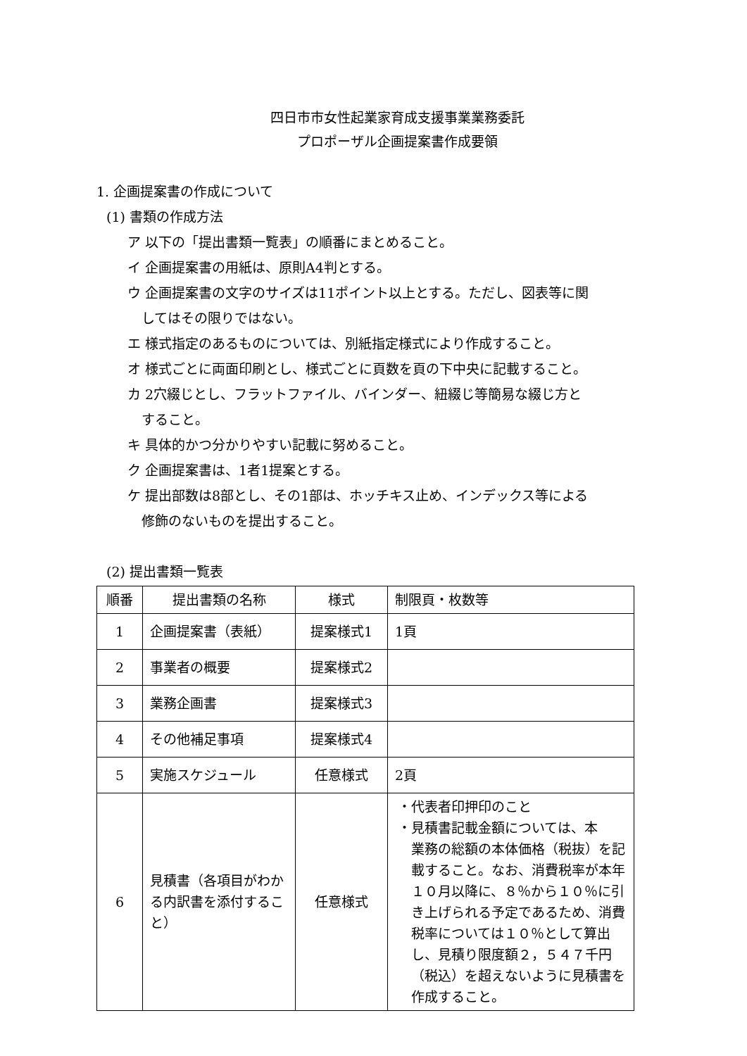四日市市女性起業家育成支援事業業務委託
プロポーザル企画提案書作成要領
1. 企画提案書の作成について
(1) 書類の作成方法
ア 以下の「提出書類一覧表」の順番にまとめること。
イ 企画提案書の用紙は、原則A4判とする。
ウ 企画提案書の文字のサイズは11ポイント以上とする。ただし、図表等に関
してはその限りではない。
エ 様式指定のあるものについては、別紙指定様式により作成すること。
オ 様式ごとに両面印刷とし、様式ごとに頁数を頁の下中央に記載すること。
カ 2穴綴じとし、フラットファイル、バインダー、紐綴じ等簡易な綴じ方と
すること。
キ 具体的かつ分かりやすい記載に努めること。
ク 企画提案書は、1者1提案とする。
ケ 提出部数は8部とし、その1部は、ホッチキス止め、インデックス等による
修飾のないものを提出すること。
(2) 提出書類一覧表
| 順番 | 提出書類の名称 | 様式 | 制限頁・枚数等 |
| --- | --- | --- | --- |
| 1 | 企画提案書（表紙） | 提案様式1 | 1頁 |
| 2 | 事業者の概要 | 提案様式2 | |
| 3 | 業務企画書 | 提案様式3 | |
| 4 | その他補足事項 | 提案様式4 | |
| 5 | 実施スケジュール | 任意様式 | 2頁 |
| 6 | 見積書（各項目がわかる内訳書を添付すること） | 任意様式 | ・代表者印押印のこと ・見積書記載金額については、本 業務の総額の本体価格（税抜）を記載すること。なお、消費税率が本年１０月以降に、８％から１０％に引き上げられる予定であるため、消費税率については１０％として算出し、見積り限度額２，５４７千円（税込）を超えないように見積書を作成すること。 |